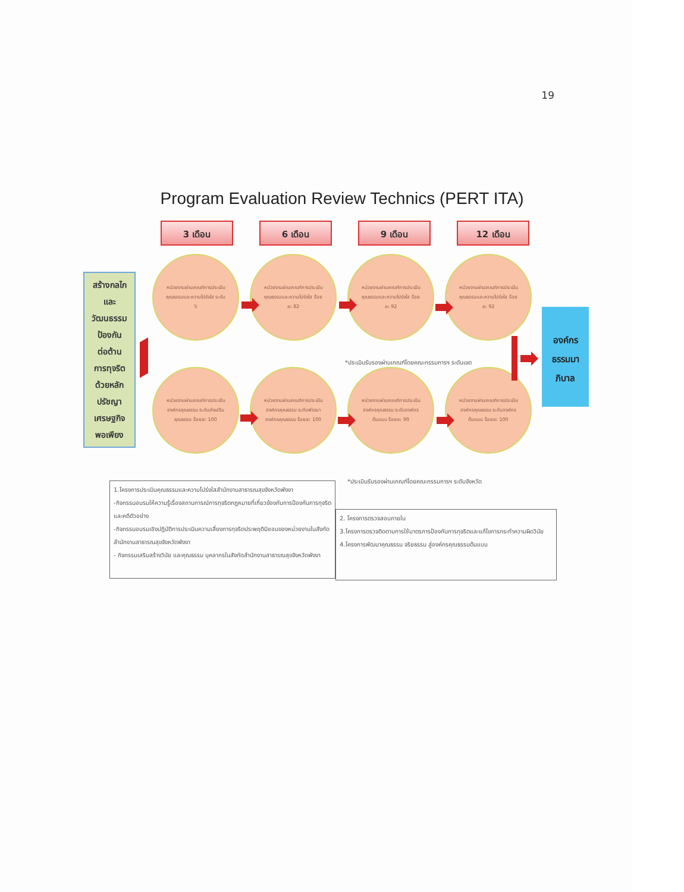19
Program Evaluation Review Technics (PERT ITA)
3 เดือน 6 เดือน 9 เดือน 12 เดือน
สร้างกลไก
และ
วัฒนธรรม
ป้องกัน
ต่อต้าน
การทุจริต
ด้วยหลัก
ปรัชญา
เศรษฐกิจ
พอเพียง
หน่วยงานผ่านเกณฑ์การประเมินคุณธรรมและความโปร่งใส ระดับ 5
หน่วยงานผ่านเกณฑ์การประเมินคุณธรรมและความโปร่งใส ร้อยละ 82
หน่วยงานผ่านเกณฑ์การประเมินคุณธรรมและความโปร่งใส ร้อยละ 92
หน่วยงานผ่านเกณฑ์การประเมินคุณธรรมและความโปร่งใส ร้อยละ 92
*ประเมินรับรองผ่านเกณฑ์โดยคณะกรรมการฯ ระดับเขต
หน่วยงานผ่านเกณฑ์การประเมินองค์กรคุณธรรม ระดับส่งเสริมคุณธรรม ร้อยละ 100
หน่วยงานผ่านเกณฑ์การประเมินองค์กรคุณธรรม ระดับพัฒนาองค์กรคุณธรรม ร้อยละ 100
หน่วยงานผ่านเกณฑ์การประเมินองค์กรคุณธรรม ระดับองค์กรต้นแบบ ร้อยละ 90
หน่วยงานผ่านเกณฑ์การประเมินองค์กรคุณธรรม ระดับองค์กรต้นแบบ ร้อยละ 100
*ประเมินรับรองผ่านเกณฑ์โดยคณะกรรมการฯ ระดับจังหวัด
องค์กร
ธรรมมา
ภิบาล
1.โครงการประเมินคุณธรรมและความโปร่งใสสำนักงานสาธารณสุขจังหวัดพังงา
-กิจกรรมอบรมให้ความรู้เรื่องสถานการณ์การทุจริตกฎหมายที่เกี่ยวข้องกับการป้องกันการทุจริตและคดีตัวอย่าง
-กิจกรรมอบรมเชิงปฏิบัติการประเมินความเสี่ยงการทุจริตประพฤติมิชอบของหน่วยงานในสังกัดสำนักงานสาธารณสุขจังหวัดพังงา
- กิจกรรมเสริมสร้างวินัย และคุณธรรม บุคลากรในสังกัดสำนักงานสาธารณสุขจังหวัดพังงา
2. โครงการตรวจสอบภายใน
3.โครงการตรวจติดตามการใช้มาตรการป้องกันการทุจริตและแก้ไขการกระทำความผิดวินัย
4.โครงการพัฒนาคุณธรรม จริยธรรม สู่องค์กรคุณธรรมต้นแบบ